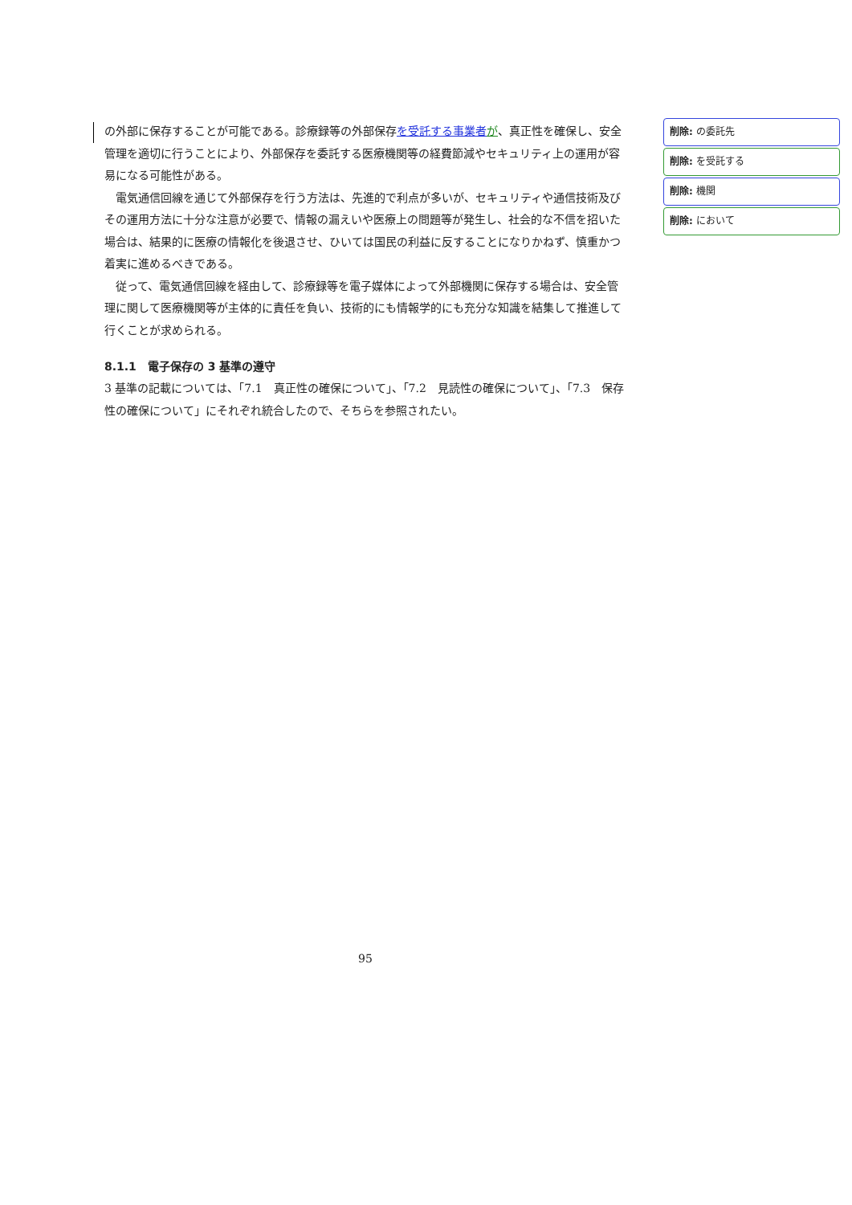の外部に保存することが可能である。診療録等の外部保存を受託する事業者 が、真正性を確保し、安全管理を適切に行うことにより、外部保存を委託する医療機関等の経費節減やセキュリティ上の運用が容易になる可能性がある。
電気通信回線を通じて外部保存を行う方法は、先進的で利点が多いが、セキュリティや通信技術及びその運用方法に十分な注意が必要で、情報の漏えいや医療上の問題等が発生し、社会的な不信を招いた場合は、結果的に医療の情報化を後退させ、ひいては国民の利益に反することになりかねず、慎重かつ着実に進めるべきである。
従って、電気通信回線を経由して、診療録等を電子媒体によって外部機関に保存する場合は、安全管理に関して医療機関等が主体的に責任を負い、技術的にも情報学的にも充分な知識を結集して推進して行くことが求められる。
8.1.1　電子保存の 3 基準の遵守
3 基準の記載については、「7.1　真正性の確保について」、「7.2　見読性の確保について」、「7.3　保存性の確保について」にそれぞれ統合したので、そちらを参照されたい。
削除: の委託先
削除: を受託する
削除: 機関
削除: において
95